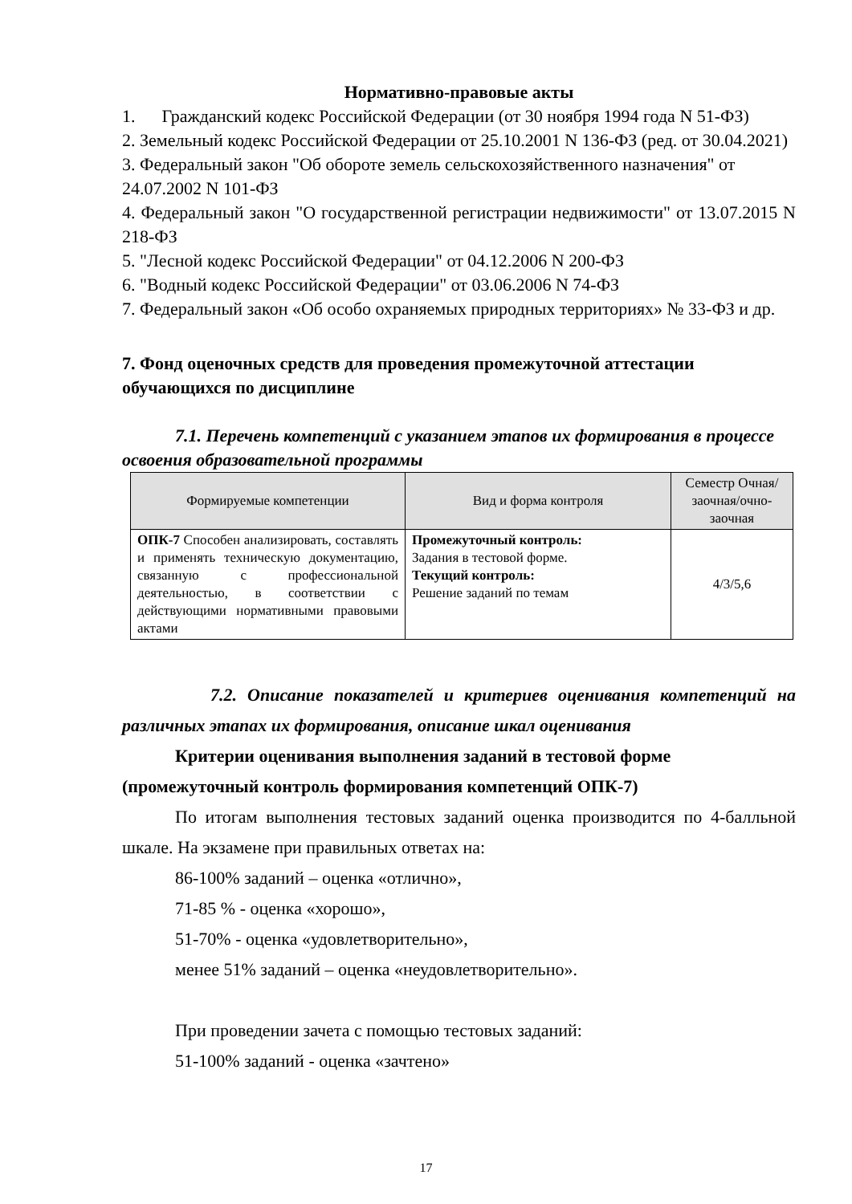Нормативно-правовые акты
1. Гражданский кодекс Российской Федерации (от 30 ноября 1994 года N 51-ФЗ)
2. Земельный кодекс Российской Федерации от 25.10.2001 N 136-ФЗ (ред. от 30.04.2021)
3. Федеральный закон "Об обороте земель сельскохозяйственного назначения" от 24.07.2002 N 101-ФЗ
4. Федеральный закон "О государственной регистрации недвижимости" от 13.07.2015 N 218-ФЗ
5. "Лесной кодекс Российской Федерации" от 04.12.2006 N 200-ФЗ
6. "Водный кодекс Российской Федерации" от 03.06.2006 N 74-ФЗ
7. Федеральный закон «Об особо охраняемых природных территориях» № 33-ФЗ и др.
7. Фонд оценочных средств для проведения промежуточной аттестации обучающихся по дисциплине
7.1. Перечень компетенций с указанием этапов их формирования в процессе освоения образовательной программы
| Формируемые компетенции | Вид и форма контроля | Семестр Очная/заочная/очно-заочная |
| --- | --- | --- |
| ОПК-7 Способен анализировать, составлять и применять техническую документацию, связанную с профессиональной деятельностью, в соответствии с действующими нормативными правовыми актами | Промежуточный контроль: Задания в тестовой форме. Текущий контроль: Решение заданий по темам | 4/3/5,6 |
7.2. Описание показателей и критериев оценивания компетенций на различных этапах их формирования, описание шкал оценивания
Критерии оценивания выполнения заданий в тестовой форме (промежуточный контроль формирования компетенций ОПК-7)
По итогам выполнения тестовых заданий оценка производится по 4-балльной шкале. На экзамене при правильных ответах на:
86-100% заданий – оценка «отлично»,
71-85 % - оценка «хорошо»,
51-70% - оценка «удовлетворительно»,
менее 51% заданий – оценка «неудовлетворительно».
При проведении зачета с помощью тестовых заданий:
51-100% заданий - оценка «зачтено»
17